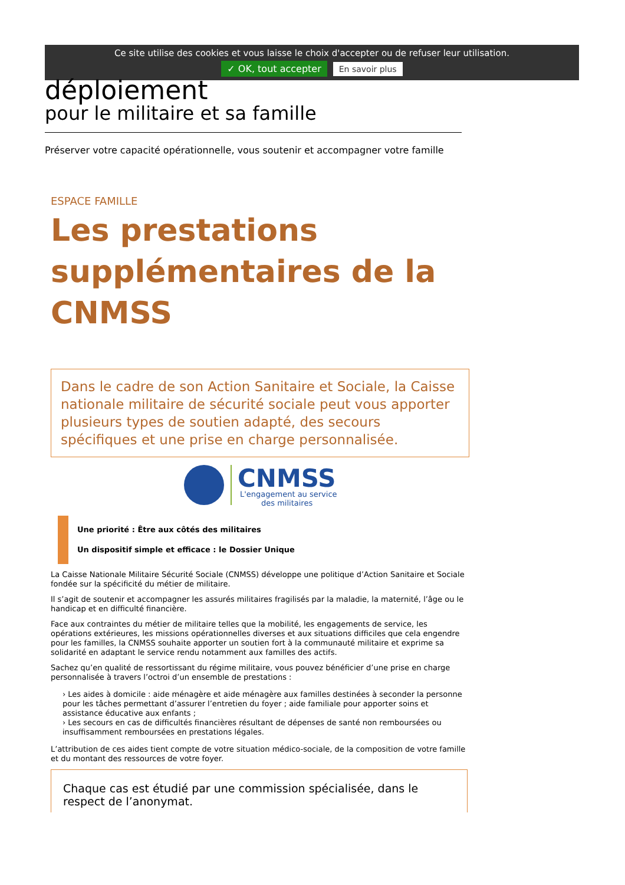Ce site utilise des cookies et vous laisse le choix d'accepter ou de refuser leur utilisation.
✓ OK, tout accepter En savoir plus
déploiement
pour le militaire et sa famille
Préserver votre capacité opérationnelle, vous soutenir et accompagner votre famille
ESPACE FAMILLE
Les prestations supplémentaires de la CNMSS
Dans le cadre de son Action Sanitaire et Sociale, la Caisse nationale militaire de sécurité sociale peut vous apporter plusieurs types de soutien adapté, des secours spécifiques et une prise en charge personnalisée.
CNMSS
L'engagement au service
des militaires
Une priorité : Être aux côtés des militaires
Un dispositif simple et efficace : le Dossier Unique
La Caisse Nationale Militaire Sécurité Sociale (CNMSS) développe une politique d’Action Sanitaire et Sociale fondée sur la spécificité du métier de militaire.
Il s’agit de soutenir et accompagner les assurés militaires fragilisés par la maladie, la maternité, l’âge ou le handicap et en difficulté financière.
Face aux contraintes du métier de militaire telles que la mobilité, les engagements de service, les opérations extérieures, les missions opérationnelles diverses et aux situations difficiles que cela engendre pour les familles, la CNMSS souhaite apporter un soutien fort à la communauté militaire et exprime sa solidarité en adaptant le service rendu notamment aux familles des actifs.
Sachez qu’en qualité de ressortissant du régime militaire, vous pouvez bénéficier d’une prise en charge personnalisée à travers l’octroi d’un ensemble de prestations :
› Les aides à domicile : aide ménagère et aide ménagère aux familles destinées à seconder la personne pour les tâches permettant d’assurer l’entretien du foyer ; aide familiale pour apporter soins et assistance éducative aux enfants ;
› Les secours en cas de difficultés financières résultant de dépenses de santé non remboursées ou insuffisamment remboursées en prestations légales.
L’attribution de ces aides tient compte de votre situation médico-sociale, de la composition de votre famille et du montant des ressources de votre foyer.
Chaque cas est étudié par une commission spécialisée, dans le respect de l’anonymat.